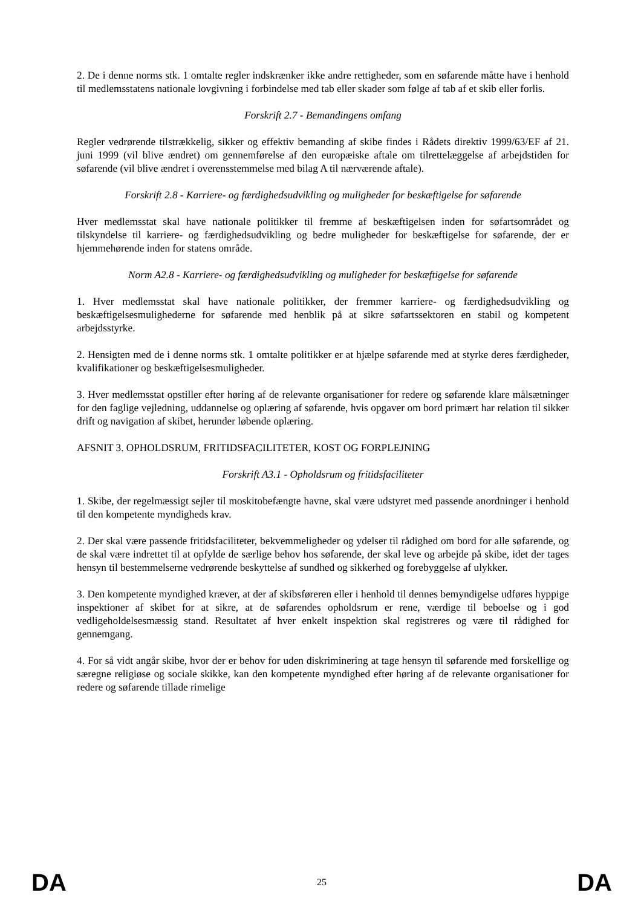2. De i denne norms stk. 1 omtalte regler indskrænker ikke andre rettigheder, som en søfarende måtte have i henhold til medlemsstatens nationale lovgivning i forbindelse med tab eller skader som følge af tab af et skib eller forlis.
Forskrift 2.7 - Bemandingens omfang
Regler vedrørende tilstrækkelig, sikker og effektiv bemanding af skibe findes i Rådets direktiv 1999/63/EF af 21. juni 1999 (vil blive ændret) om gennemførelse af den europæiske aftale om tilrettelæggelse af arbejdstiden for søfarende (vil blive ændret i overensstemmelse med bilag A til nærværende aftale).
Forskrift 2.8 - Karriere- og færdighedsudvikling og muligheder for beskæftigelse for søfarende
Hver medlemsstat skal have nationale politikker til fremme af beskæftigelsen inden for søfartsområdet og tilskyndelse til karriere- og færdighedsudvikling og bedre muligheder for beskæftigelse for søfarende, der er hjemmehørende inden for statens område.
Norm A2.8 - Karriere- og færdighedsudvikling og muligheder for beskæftigelse for søfarende
1. Hver medlemsstat skal have nationale politikker, der fremmer karriere- og færdighedsudvikling og beskæftigelsesmulighederne for søfarende med henblik på at sikre søfartssektoren en stabil og kompetent arbejdsstyrke.
2. Hensigten med de i denne norms stk. 1 omtalte politikker er at hjælpe søfarende med at styrke deres færdigheder, kvalifikationer og beskæftigelsesmuligheder.
3. Hver medlemsstat opstiller efter høring af de relevante organisationer for redere og søfarende klare målsætninger for den faglige vejledning, uddannelse og oplæring af søfarende, hvis opgaver om bord primært har relation til sikker drift og navigation af skibet, herunder løbende oplæring.
AFSNIT 3. OPHOLDSRUM, FRITIDSFACILITETER, KOST OG FORPLEJNING
Forskrift A3.1 - Opholdsrum og fritidsfaciliteter
1. Skibe, der regelmæssigt sejler til moskitobefængte havne, skal være udstyret med passende anordninger i henhold til den kompetente myndigheds krav.
2. Der skal være passende fritidsfaciliteter, bekvemmeligheder og ydelser til rådighed om bord for alle søfarende, og de skal være indrettet til at opfylde de særlige behov hos søfarende, der skal leve og arbejde på skibe, idet der tages hensyn til bestemmelserne vedrørende beskyttelse af sundhed og sikkerhed og forebyggelse af ulykker.
3. Den kompetente myndighed kræver, at der af skibsføreren eller i henhold til dennes bemyndigelse udføres hyppige inspektioner af skibet for at sikre, at de søfarendes opholdsrum er rene, værdige til beboelse og i god vedligeholdelsesmæssig stand. Resultatet af hver enkelt inspektion skal registreres og være til rådighed for gennemgang.
4. For så vidt angår skibe, hvor der er behov for uden diskriminering at tage hensyn til søfarende med forskellige og særegne religiøse og sociale skikke, kan den kompetente myndighed efter høring af de relevante organisationer for redere og søfarende tillade rimelige
DA 25 DA